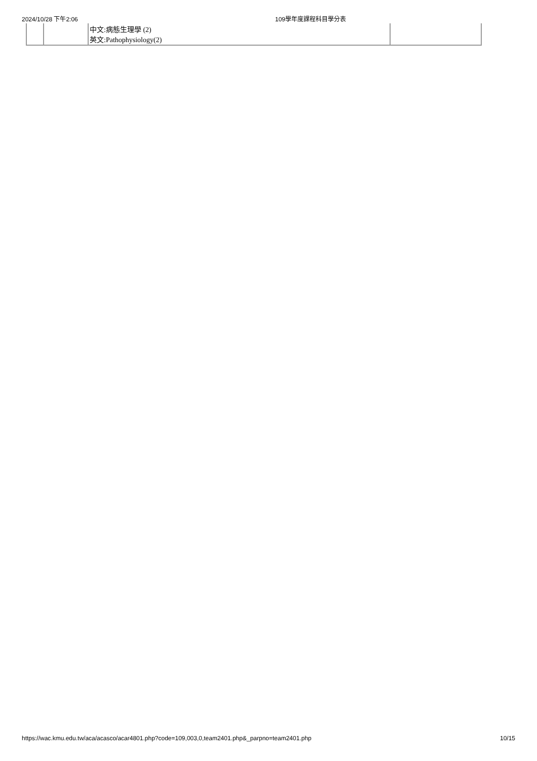2024/10/28 下午2:06 109學年度課程科目學分表
| | | 中文:病態生理學 (2) 英文:Pathophysiology(2) | |
https://wac.kmu.edu.tw/aca/acasco/acar4801.php?code=109,003,0,team2401.php&_parpno=team2401.php 10/15